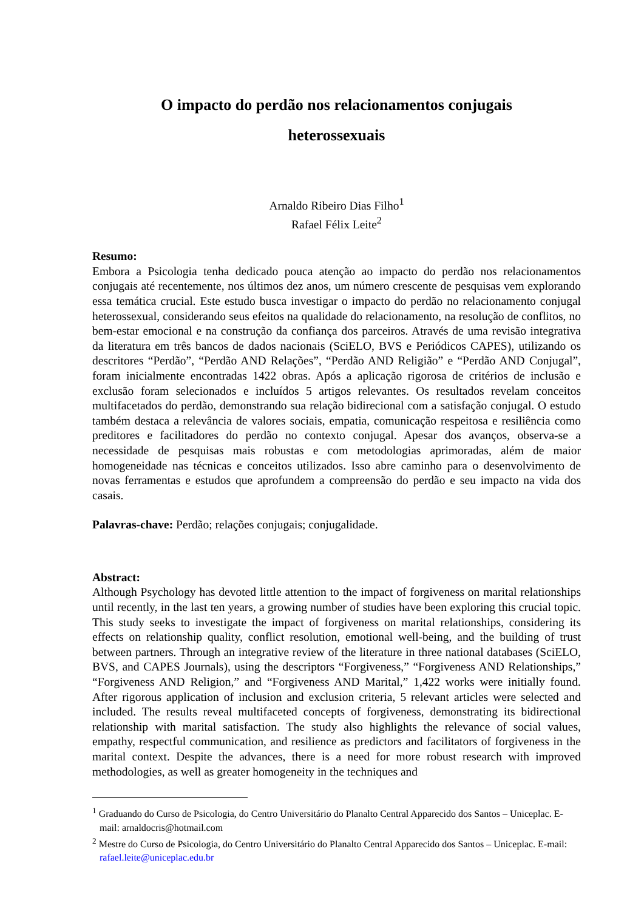O impacto do perdão nos relacionamentos conjugais
heterossexuais
Arnaldo Ribeiro Dias Filho<sup>1</sup>
Rafael Félix Leite<sup>2</sup>
Resumo:
Embora a Psicologia tenha dedicado pouca atenção ao impacto do perdão nos relacionamentos conjugais até recentemente, nos últimos dez anos, um número crescente de pesquisas vem explorando essa temática crucial. Este estudo busca investigar o impacto do perdão no relacionamento conjugal heterossexual, considerando seus efeitos na qualidade do relacionamento, na resolução de conflitos, no bem-estar emocional e na construção da confiança dos parceiros. Através de uma revisão integrativa da literatura em três bancos de dados nacionais (SciELO, BVS e Periódicos CAPES), utilizando os descritores “Perdão”, “Perdão AND Relações”, “Perdão AND Religião” e “Perdão AND Conjugal”, foram inicialmente encontradas 1422 obras. Após a aplicação rigorosa de critérios de inclusão e exclusão foram selecionados e incluídos 5 artigos relevantes. Os resultados revelam conceitos multifacetados do perdão, demonstrando sua relação bidirecional com a satisfação conjugal. O estudo também destaca a relevância de valores sociais, empatia, comunicação respeitosa e resiliência como preditores e facilitadores do perdão no contexto conjugal. Apesar dos avanços, observa-se a necessidade de pesquisas mais robustas e com metodologias aprimoradas, além de maior homogeneidade nas técnicas e conceitos utilizados. Isso abre caminho para o desenvolvimento de novas ferramentas e estudos que aprofundem a compreensão do perdão e seu impacto na vida dos casais.
Palavras-chave: Perdão; relações conjugais; conjugalidade.
Abstract:
Although Psychology has devoted little attention to the impact of forgiveness on marital relationships until recently, in the last ten years, a growing number of studies have been exploring this crucial topic. This study seeks to investigate the impact of forgiveness on marital relationships, considering its effects on relationship quality, conflict resolution, emotional well-being, and the building of trust between partners. Through an integrative review of the literature in three national databases (SciELO, BVS, and CAPES Journals), using the descriptors “Forgiveness,” “Forgiveness AND Relationships,” “Forgiveness AND Religion,” and “Forgiveness AND Marital,” 1,422 works were initially found. After rigorous application of inclusion and exclusion criteria, 5 relevant articles were selected and included. The results reveal multifaceted concepts of forgiveness, demonstrating its bidirectional relationship with marital satisfaction. The study also highlights the relevance of social values, empathy, respectful communication, and resilience as predictors and facilitators of forgiveness in the marital context. Despite the advances, there is a need for more robust research with improved methodologies, as well as greater homogeneity in the techniques and
<sup>1</sup> Graduando do Curso de Psicologia, do Centro Universitário do Planalto Central Apparecido dos Santos – Uniceplac. E-mail: arnaldocris@hotmail.com
<sup>2</sup> Mestre do Curso de Psicologia, do Centro Universitário do Planalto Central Apparecido dos Santos – Uniceplac. E-mail: rafael.leite@uniceplac.edu.br